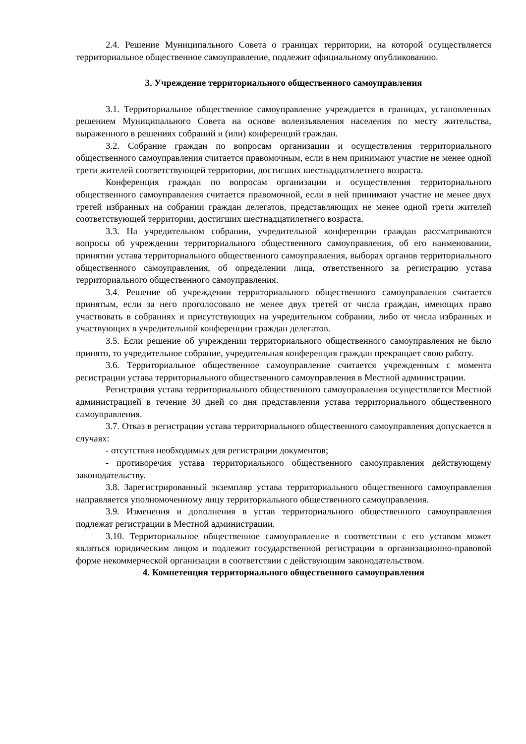2.4. Решение Муниципального Совета о границах территории, на которой осуществляется территориальное общественное самоуправление, подлежит официальному опубликованию.
3. Учреждение территориального общественного самоуправления
3.1. Территориальное общественное самоуправление учреждается в границах, установленных решением Муниципального Совета на основе волеизъявления населения по месту жительства, выраженного в решениях собраний и (или) конференций граждан.
3.2. Собрание граждан по вопросам организации и осуществления территориального общественного самоуправления считается правомочным, если в нем принимают участие не менее одной трети жителей соответствующей территории, достигших шестнадцатилетнего возраста.
Конференция граждан по вопросам организации и осуществления территориального общественного самоуправления считается правомочной, если в ней принимают участие не менее двух третей избранных на собрании граждан делегатов, представляющих не менее одной трети жителей соответствующей территории, достигших шестнадцатилетнего возраста.
3.3. На учредительном собрании, учредительной конференции граждан рассматриваются вопросы об учреждении территориального общественного самоуправления, об его наименовании, принятии устава территориального общественного самоуправления, выборах органов территориального общественного самоуправления, об определении лица, ответственного за регистрацию устава территориального общественного самоуправления.
3.4. Решение об учреждении территориального общественного самоуправления считается принятым, если за него проголосовало не менее двух третей от числа граждан, имеющих право участвовать в собраниях и присутствующих на учредительном собрании, либо от числа избранных и участвующих в учредительной конференции граждан делегатов.
3.5. Если решение об учреждении территориального общественного самоуправления не было принято, то учредительное собрание, учредительная конференция граждан прекращает свою работу.
3.6. Территориальное общественное самоуправление считается учрежденным с момента регистрации устава территориального общественного самоуправления в Местной администрации.
Регистрация устава территориального общественного самоуправления осуществляется Местной администрацией в течение 30 дней со дня представления устава территориального общественного самоуправления.
3.7. Отказ в регистрации устава территориального общественного самоуправления допускается в случаях:
- отсутствия необходимых для регистрации документов;
- противоречия устава территориального общественного самоуправления действующему законодательству.
3.8. Зарегистрированный экземпляр устава территориального общественного самоуправления направляется уполномоченному лицу территориального общественного самоуправления.
3.9. Изменения и дополнения в устав территориального общественного самоуправления подлежат регистрации в Местной администрации.
3.10. Территориальное общественное самоуправление в соответствии с его уставом может являться юридическим лицом и подлежит государственной регистрации в организационно-правовой форме некоммерческой организации в соответствии с действующим законодательством.
4. Компетенция территориального общественного самоуправления